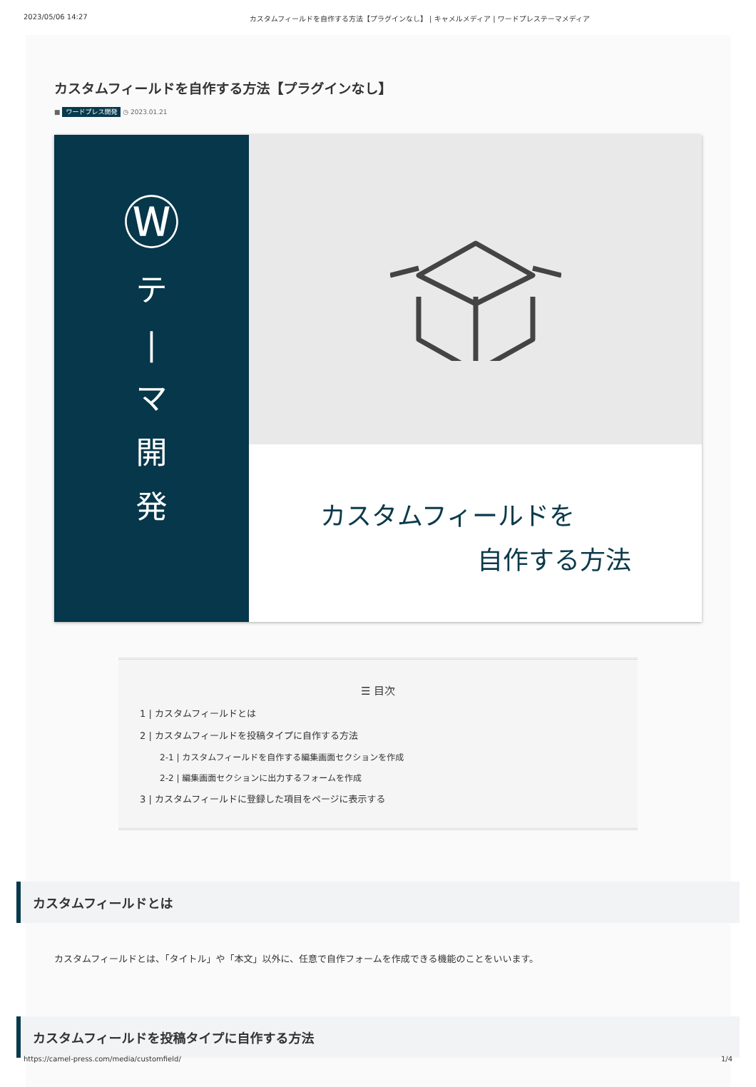2023/05/06 14:27 カスタムフィールドを自作する方法【プラグインなし】 | キャメルメディア | ワードプレステーマメディア
カスタムフィールドを自作する方法【プラグインなし】
■ ワードプレス開発 ◷ 2023.01.21
Ⓦ
テ
|
マ
開
発
カスタムフィールドを
自作する方法
☰ 目次
1 | カスタムフィールドとは
2 | カスタムフィールドを投稿タイプに自作する方法
2-1 | カスタムフィールドを自作する編集画面セクションを作成
2-2 | 編集画面セクションに出力するフォームを作成
3 | カスタムフィールドに登録した項目をページに表示する
カスタムフィールドとは
カスタムフィールドとは、「タイトル」や「本文」以外に、任意で自作フォームを作成できる機能のことをいいます。
カスタムフィールドを投稿タイプに自作する方法
https://camel-press.com/media/customfield/ 1/4